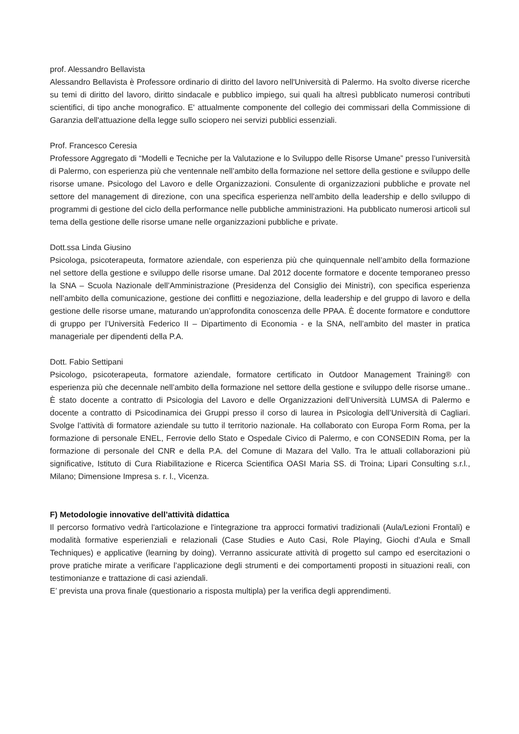prof. Alessandro Bellavista
Alessandro Bellavista è Professore ordinario di diritto del lavoro nell'Università di Palermo. Ha svolto diverse ricerche su temi di diritto del lavoro, diritto sindacale e pubblico impiego, sui quali ha altresì pubblicato numerosi contributi scientifici, di tipo anche monografico. E' attualmente componente del collegio dei commissari della Commissione di Garanzia dell'attuazione della legge sullo sciopero nei servizi pubblici essenziali.
Prof. Francesco Ceresia
Professore Aggregato di “Modelli e Tecniche per la Valutazione e lo Sviluppo delle Risorse Umane” presso l’università di Palermo, con esperienza più che ventennale nell’ambito della formazione nel settore della gestione e sviluppo delle risorse umane. Psicologo del Lavoro e delle Organizzazioni. Consulente di organizzazioni pubbliche e provate nel settore del management di direzione, con una specifica esperienza nell’ambito della leadership e dello sviluppo di programmi di gestione del ciclo della performance nelle pubbliche amministrazioni. Ha pubblicato numerosi articoli sul tema della gestione delle risorse umane nelle organizzazioni pubbliche e private.
Dott.ssa Linda Giusino
Psicologa, psicoterapeuta, formatore aziendale, con esperienza più che quinquennale nell’ambito della formazione nel settore della gestione e sviluppo delle risorse umane. Dal 2012 docente formatore e docente temporaneo presso la SNA – Scuola Nazionale dell’Amministrazione (Presidenza del Consiglio dei Ministri), con specifica esperienza nell’ambito della comunicazione, gestione dei conflitti e negoziazione, della leadership e del gruppo di lavoro e della gestione delle risorse umane, maturando un’approfondita conoscenza delle PPAA. È docente formatore e conduttore di gruppo per l’Università Federico II – Dipartimento di Economia - e la SNA, nell’ambito del master in pratica manageriale per dipendenti della P.A.
Dott. Fabio Settipani
Psicologo, psicoterapeuta, formatore aziendale, formatore certificato in Outdoor Management Training® con esperienza più che decennale nell’ambito della formazione nel settore della gestione e sviluppo delle risorse umane.. È stato docente a contratto di Psicologia del Lavoro e delle Organizzazioni dell’Università LUMSA di Palermo e docente a contratto di Psicodinamica dei Gruppi presso il corso di laurea in Psicologia dell’Università di Cagliari. Svolge l’attività di formatore aziendale su tutto il territorio nazionale. Ha collaborato con Europa Form Roma, per la formazione di personale ENEL, Ferrovie dello Stato e Ospedale Civico di Palermo, e con CONSEDIN Roma, per la formazione di personale del CNR e della P.A. del Comune di Mazara del Vallo. Tra le attuali collaborazioni più significative, Istituto di Cura Riabilitazione e Ricerca Scientifica OASI Maria SS. di Troina; Lipari Consulting s.r.l., Milano; Dimensione Impresa s. r. l., Vicenza.
F) Metodologie innovative dell’attività didattica
Il percorso formativo vedrà l'articolazione e l'integrazione tra approcci formativi tradizionali (Aula/Lezioni Frontali) e modalità formative esperienziali e relazionali (Case Studies e Auto Casi, Role Playing, Giochi d’Aula e Small Techniques) e applicative (learning by doing). Verranno assicurate attività di progetto sul campo ed esercitazioni o prove pratiche mirate a verificare l’applicazione degli strumenti e dei comportamenti proposti in situazioni reali, con testimonianze e trattazione di casi aziendali.
E’ prevista una prova finale (questionario a risposta multipla) per la verifica degli apprendimenti.